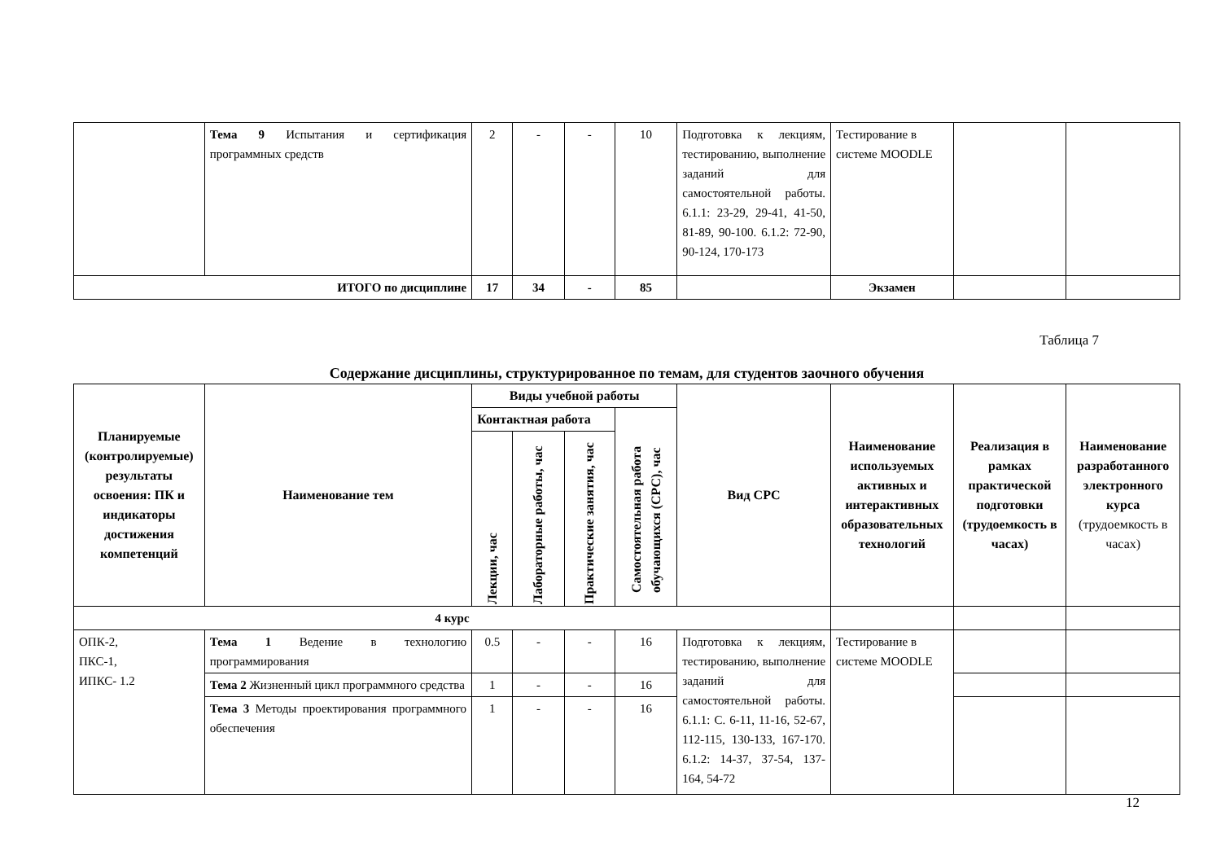| | Тема 9 Испытания и сертификация программных средств | 2 | - | - | 10 | Подготовка к лекциям, тестированию, выполнение заданий для самостоятельной работы. 6.1.1: 23-29, 29-41, 41-50, 81-89, 90-100. 6.1.2: 72-90, 90-124, 170-173 | Тестирование в системе MOODLE | | |
| ИТОГО по дисциплине | | 17 | 34 | - | 85 | | Экзамен | | |
Таблица 7
Содержание дисциплины, структурированное по темам, для студентов заочного обучения
| Планируемые (контролируемые) результаты освоения: ПК и индикаторы достижения компетенций | Наименование тем | Виды учебной работы | | | | Вид СРС | Наименование используемых активных и интерактивных образовательных технологий | Реализация в рамках практической подготовки (трудоемкость в часах) | Наименование разработанного электронного курса (трудоемкость в часах) |
| --- | --- | --- | --- | --- | --- | --- | --- | --- | --- |
| | | Контактная работа | | | Самостоятельная работа обучающихся (СРС), час | | | | |
| | | Лекции, час | Лабораторные работы, час | Практические занятия, час | | | | | |
| 4 курс | | | | | | | | | |
| ОПК-2, ПКС-1, ИПКС- 1.2 | Тема 1 Ведение в технологию программирования | 0.5 | - | - | 16 | Подготовка к лекциям, тестированию, выполнение заданий для самостоятельной работы. 6.1.1: С. 6-11, 11-16, 52-67, 112-115, 130-133, 167-170. 6.1.2: 14-37, 37-54, 137-164, 54-72 | Тестирование в системе MOODLE | | |
| | Тема 2 Жизненный цикл программного средства | 1 | - | - | 16 | | | | |
| | Тема 3 Методы проектирования программного обеспечения | 1 | - | - | 16 | | | | |
12